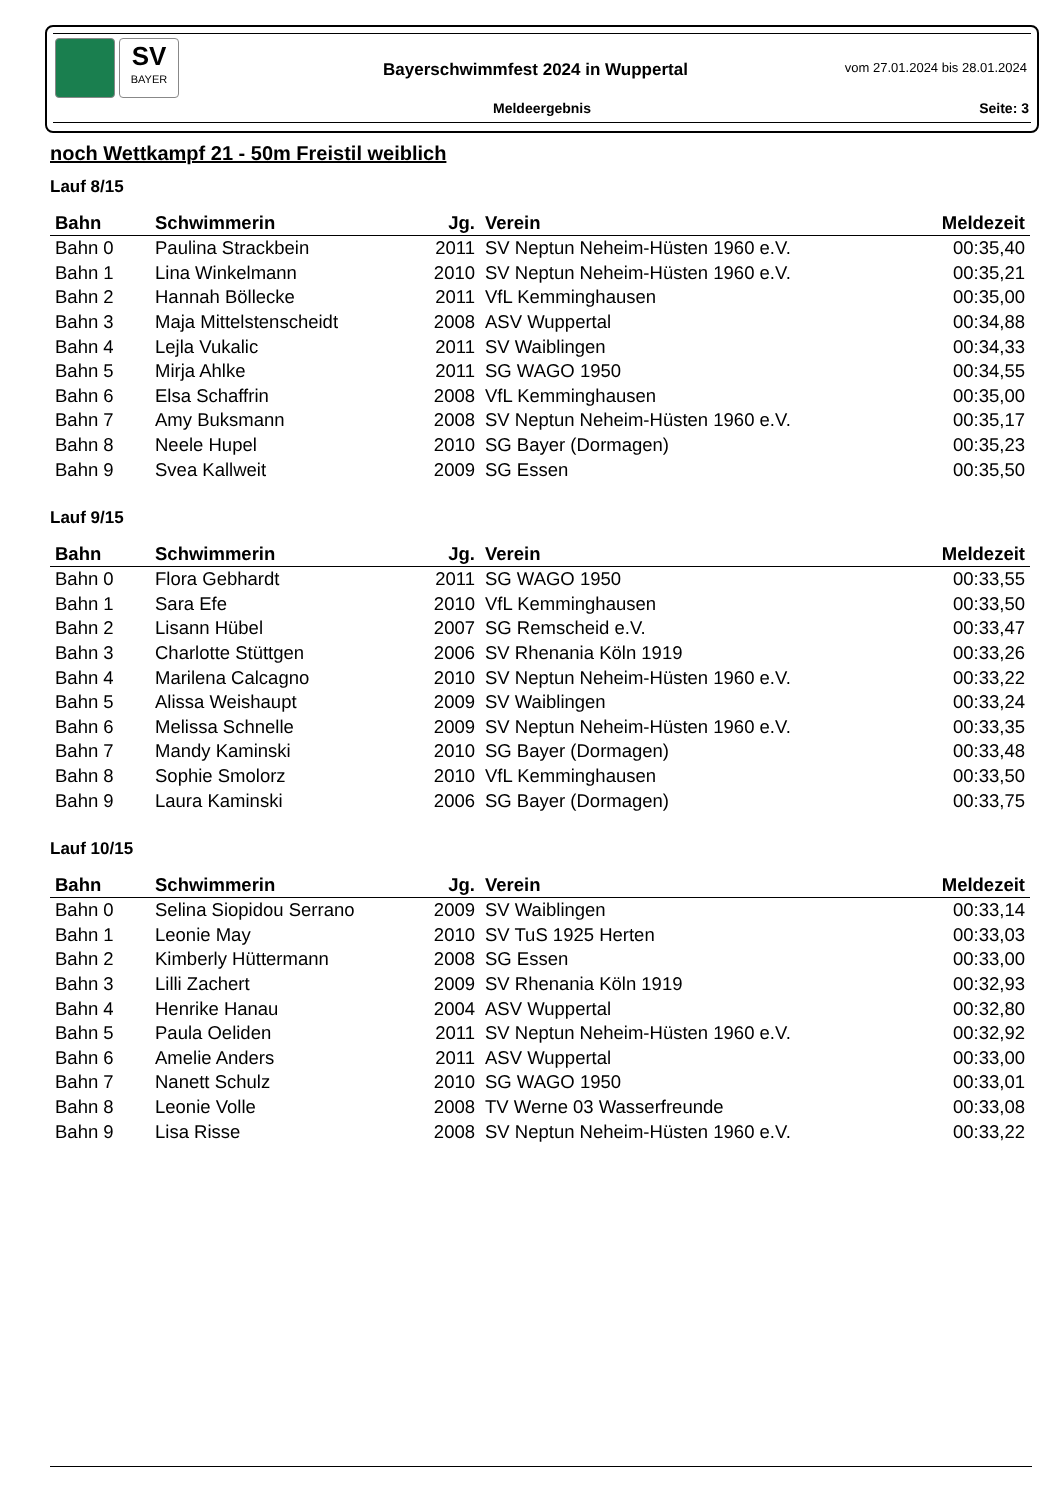SV
BAYER
Bayerschwimmfest 2024 in Wuppertal
vom 27.01.2024 bis 28.01.2024
Meldeergebnis Seite: 3
noch Wettkampf 21 - 50m Freistil weiblich
Lauf 8/15
| Bahn | Schwimmerin | Jg. | Verein | Meldezeit |
| --- | --- | --- | --- | --- |
| Bahn 0 | Paulina Strackbein | 2011 | SV Neptun Neheim-Hüsten 1960 e.V. | 00:35,40 |
| Bahn 1 | Lina Winkelmann | 2010 | SV Neptun Neheim-Hüsten 1960 e.V. | 00:35,21 |
| Bahn 2 | Hannah Böllecke | 2011 | VfL Kemminghausen | 00:35,00 |
| Bahn 3 | Maja Mittelstenscheidt | 2008 | ASV Wuppertal | 00:34,88 |
| Bahn 4 | Lejla Vukalic | 2011 | SV Waiblingen | 00:34,33 |
| Bahn 5 | Mirja Ahlke | 2011 | SG WAGO 1950 | 00:34,55 |
| Bahn 6 | Elsa Schaffrin | 2008 | VfL Kemminghausen | 00:35,00 |
| Bahn 7 | Amy Buksmann | 2008 | SV Neptun Neheim-Hüsten 1960 e.V. | 00:35,17 |
| Bahn 8 | Neele Hupel | 2010 | SG Bayer (Dormagen) | 00:35,23 |
| Bahn 9 | Svea Kallweit | 2009 | SG Essen | 00:35,50 |
Lauf 9/15
| Bahn | Schwimmerin | Jg. | Verein | Meldezeit |
| --- | --- | --- | --- | --- |
| Bahn 0 | Flora Gebhardt | 2011 | SG WAGO 1950 | 00:33,55 |
| Bahn 1 | Sara Efe | 2010 | VfL Kemminghausen | 00:33,50 |
| Bahn 2 | Lisann Hübel | 2007 | SG Remscheid e.V. | 00:33,47 |
| Bahn 3 | Charlotte Stüttgen | 2006 | SV Rhenania Köln 1919 | 00:33,26 |
| Bahn 4 | Marilena Calcagno | 2010 | SV Neptun Neheim-Hüsten 1960 e.V. | 00:33,22 |
| Bahn 5 | Alissa Weishaupt | 2009 | SV Waiblingen | 00:33,24 |
| Bahn 6 | Melissa Schnelle | 2009 | SV Neptun Neheim-Hüsten 1960 e.V. | 00:33,35 |
| Bahn 7 | Mandy Kaminski | 2010 | SG Bayer (Dormagen) | 00:33,48 |
| Bahn 8 | Sophie Smolorz | 2010 | VfL Kemminghausen | 00:33,50 |
| Bahn 9 | Laura Kaminski | 2006 | SG Bayer (Dormagen) | 00:33,75 |
Lauf 10/15
| Bahn | Schwimmerin | Jg. | Verein | Meldezeit |
| --- | --- | --- | --- | --- |
| Bahn 0 | Selina Siopidou Serrano | 2009 | SV Waiblingen | 00:33,14 |
| Bahn 1 | Leonie May | 2010 | SV TuS 1925 Herten | 00:33,03 |
| Bahn 2 | Kimberly Hüttermann | 2008 | SG Essen | 00:33,00 |
| Bahn 3 | Lilli Zachert | 2009 | SV Rhenania Köln 1919 | 00:32,93 |
| Bahn 4 | Henrike Hanau | 2004 | ASV Wuppertal | 00:32,80 |
| Bahn 5 | Paula Oeliden | 2011 | SV Neptun Neheim-Hüsten 1960 e.V. | 00:32,92 |
| Bahn 6 | Amelie Anders | 2011 | ASV Wuppertal | 00:33,00 |
| Bahn 7 | Nanett Schulz | 2010 | SG WAGO 1950 | 00:33,01 |
| Bahn 8 | Leonie Volle | 2008 | TV Werne 03 Wasserfreunde | 00:33,08 |
| Bahn 9 | Lisa Risse | 2008 | SV Neptun Neheim-Hüsten 1960 e.V. | 00:33,22 |